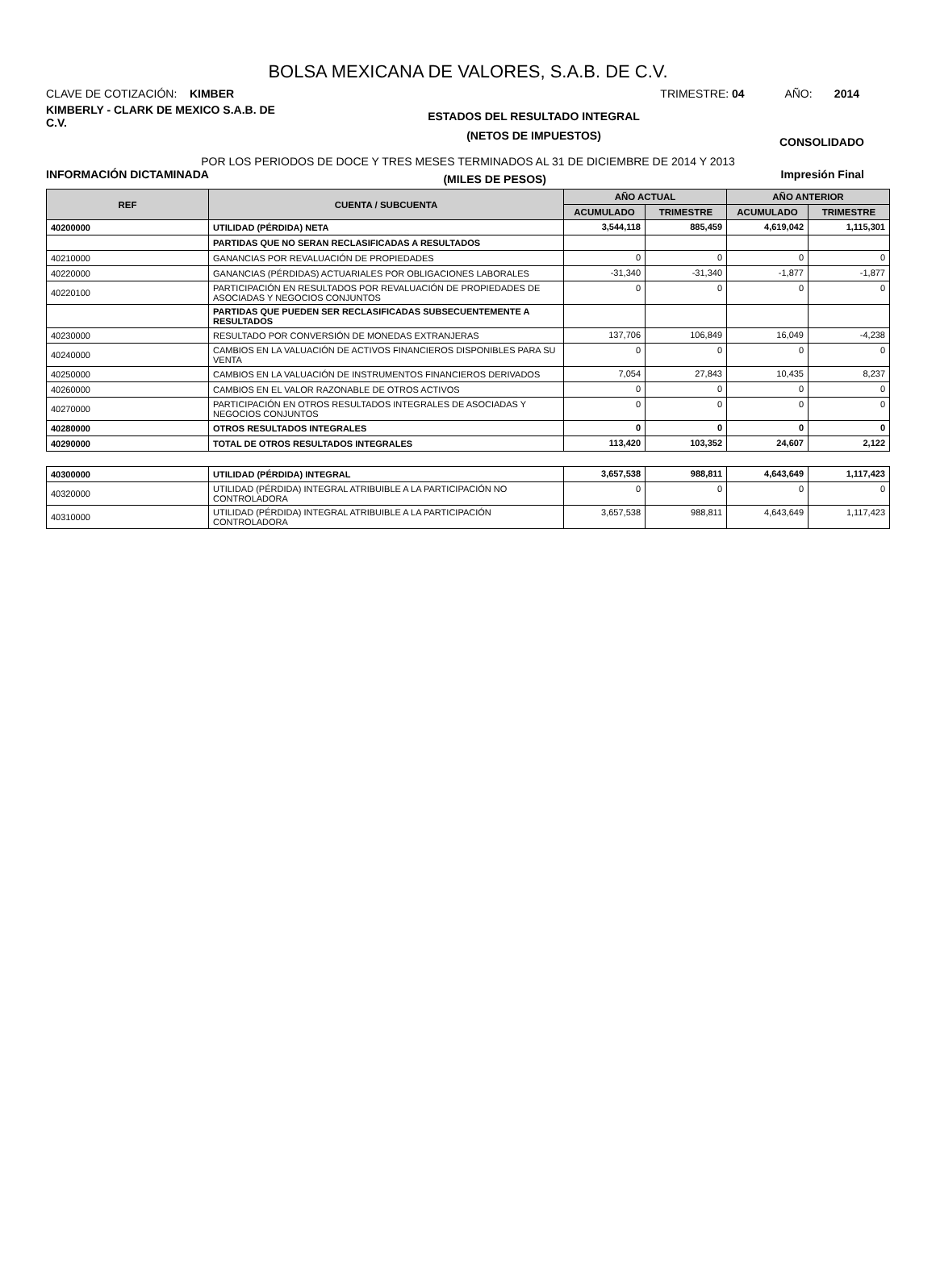BOLSA MEXICANA DE VALORES, S.A.B. DE C.V.
CLAVE DE COTIZACIÓN: KIMBER TRIMESTRE: 04 AÑO: 2014
KIMBERLY - CLARK DE MEXICO S.A.B. DE C.V.
ESTADOS DEL RESULTADO INTEGRAL
(NETOS DE IMPUESTOS)
CONSOLIDADO
POR LOS PERIODOS DE DOCE Y TRES MESES TERMINADOS AL 31 DE DICIEMBRE DE 2014 Y 2013
INFORMACIÓN DICTAMINADA
(MILES DE PESOS)
Impresión Final
| REF | CUENTA / SUBCUENTA | AÑO ACTUAL | | AÑO ANTERIOR | |
| --- | --- | --- | --- | --- | --- |
| | | ACUMULADO | TRIMESTRE | ACUMULADO | TRIMESTRE |
| 40200000 | UTILIDAD (PÉRDIDA) NETA | 3,544,118 | 885,459 | 4,619,042 | 1,115,301 |
| | PARTIDAS QUE NO SERAN RECLASIFICADAS A RESULTADOS | | | | |
| 40210000 | GANANCIAS POR REVALUACIÓN DE PROPIEDADES | 0 | 0 | 0 | 0 |
| 40220000 | GANANCIAS (PÉRDIDAS) ACTUARIALES POR OBLIGACIONES LABORALES | -31,340 | -31,340 | -1,877 | -1,877 |
| 40220100 | PARTICIPACIÓN EN RESULTADOS POR REVALUACIÓN DE PROPIEDADES DE ASOCIADAS Y NEGOCIOS CONJUNTOS | 0 | 0 | 0 | 0 |
| | PARTIDAS QUE PUEDEN SER RECLASIFICADAS SUBSECUENTEMENTE A RESULTADOS | | | | |
| 40230000 | RESULTADO POR CONVERSIÓN DE MONEDAS EXTRANJERAS | 137,706 | 106,849 | 16,049 | -4,238 |
| 40240000 | CAMBIOS EN LA VALUACIÓN DE ACTIVOS FINANCIEROS DISPONIBLES PARA SU VENTA | 0 | 0 | 0 | 0 |
| 40250000 | CAMBIOS EN LA VALUACIÓN DE INSTRUMENTOS FINANCIEROS DERIVADOS | 7,054 | 27,843 | 10,435 | 8,237 |
| 40260000 | CAMBIOS EN EL VALOR RAZONABLE DE OTROS ACTIVOS | 0 | 0 | 0 | 0 |
| 40270000 | PARTICIPACIÓN EN OTROS RESULTADOS INTEGRALES DE ASOCIADAS Y NEGOCIOS CONJUNTOS | 0 | 0 | 0 | 0 |
| 40280000 | OTROS RESULTADOS INTEGRALES | 0 | 0 | 0 | 0 |
| 40290000 | TOTAL DE OTROS RESULTADOS INTEGRALES | 113,420 | 103,352 | 24,607 | 2,122 |
| 40300000 | UTILIDAD (PÉRDIDA) INTEGRAL | 3,657,538 | 988,811 | 4,643,649 | 1,117,423 |
| 40320000 | UTILIDAD (PÉRDIDA) INTEGRAL ATRIBUIBLE A LA PARTICIPACIÓN NO CONTROLADORA | 0 | 0 | 0 | 0 |
| 40310000 | UTILIDAD (PÉRDIDA) INTEGRAL ATRIBUIBLE A LA PARTICIPACIÓN CONTROLADORA | 3,657,538 | 988,811 | 4,643,649 | 1,117,423 |